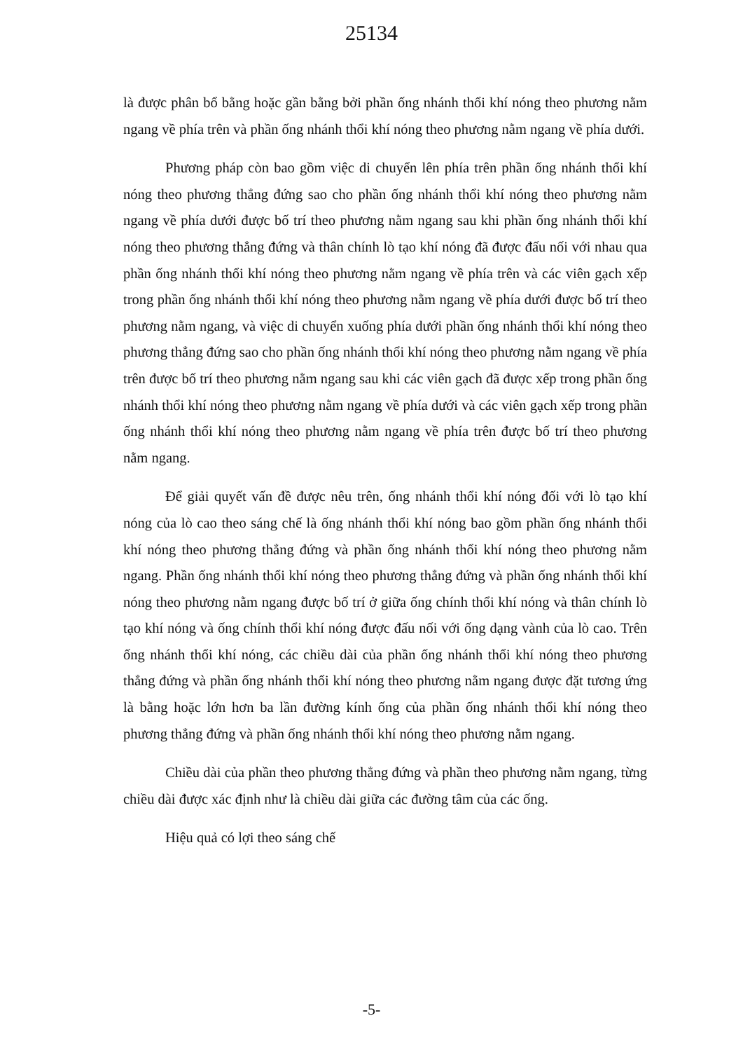25134
là được phân bổ bằng hoặc gần bằng bởi phần ống nhánh thổi khí nóng theo phương nằm ngang về phía trên và phần ống nhánh thổi khí nóng theo phương nằm ngang về phía dưới.
Phương pháp còn bao gồm việc di chuyển lên phía trên phần ống nhánh thổi khí nóng theo phương thẳng đứng sao cho phần ống nhánh thổi khí nóng theo phương nằm ngang về phía dưới được bố trí theo phương nằm ngang sau khi phần ống nhánh thổi khí nóng theo phương thẳng đứng và thân chính lò tạo khí nóng đã được đấu nối với nhau qua phần ống nhánh thổi khí nóng theo phương nằm ngang về phía trên và các viên gạch xếp trong phần ống nhánh thổi khí nóng theo phương nằm ngang về phía dưới được bố trí theo phương nằm ngang, và việc di chuyển xuống phía dưới phần ống nhánh thổi khí nóng theo phương thẳng đứng sao cho phần ống nhánh thổi khí nóng theo phương nằm ngang về phía trên được bố trí theo phương nằm ngang sau khi các viên gạch đã được xếp trong phần ống nhánh thổi khí nóng theo phương nằm ngang về phía dưới và các viên gạch xếp trong phần ống nhánh thổi khí nóng theo phương nằm ngang về phía trên được bố trí theo phương nằm ngang.
Để giải quyết vấn đề được nêu trên, ống nhánh thổi khí nóng đối với lò tạo khí nóng của lò cao theo sáng chế là ống nhánh thổi khí nóng bao gồm phần ống nhánh thổi khí nóng theo phương thẳng đứng và phần ống nhánh thổi khí nóng theo phương nằm ngang. Phần ống nhánh thổi khí nóng theo phương thẳng đứng và phần ống nhánh thổi khí nóng theo phương nằm ngang được bố trí ở giữa ống chính thổi khí nóng và thân chính lò tạo khí nóng và ống chính thổi khí nóng được đấu nối với ống dạng vành của lò cao. Trên ống nhánh thổi khí nóng, các chiều dài của phần ống nhánh thổi khí nóng theo phương thẳng đứng và phần ống nhánh thổi khí nóng theo phương nằm ngang được đặt tương ứng là bằng hoặc lớn hơn ba lần đường kính ống của phần ống nhánh thổi khí nóng theo phương thẳng đứng và phần ống nhánh thổi khí nóng theo phương nằm ngang.
Chiều dài của phần theo phương thẳng đứng và phần theo phương nằm ngang, từng chiều dài được xác định như là chiều dài giữa các đường tâm của các ống.
Hiệu quả có lợi theo sáng chế
-5-